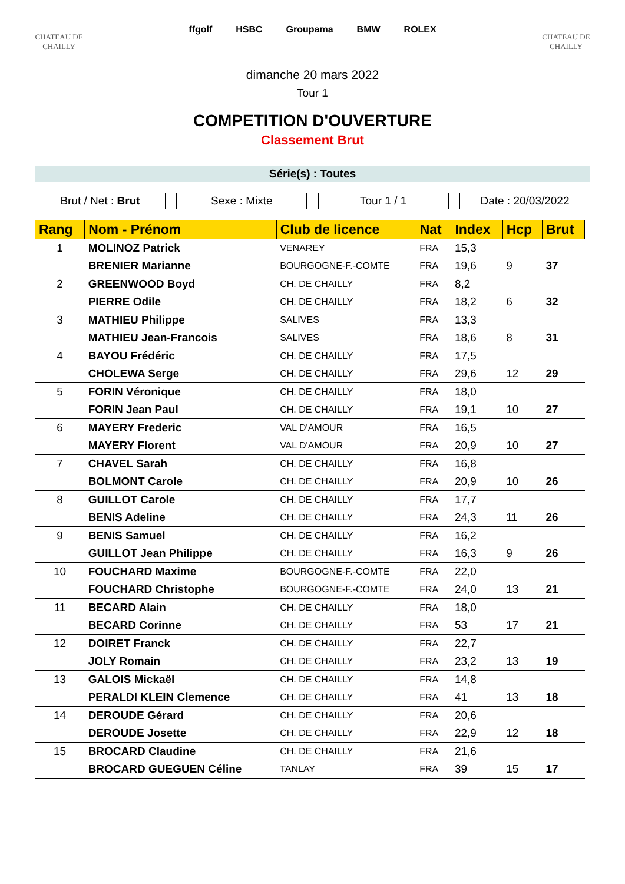CHATEAU DE CHAILLY
ffgolf HSBC Groupama BMW ROLEX
CHATEAU DE CHAILLY
dimanche 20 mars 2022
Tour 1
COMPETITION D'OUVERTURE
Classement Brut
Série(s) : Toutes
Brut / Net : Brut
Sexe : Mixte Tour 1 / 1 Date : 20/03/2022
| Rang | Nom - Prénom | Club de licence | Nat | Index | Hcp | Brut |
| --- | --- | --- | --- | --- | --- | --- |
| 1 | MOLINOZ Patrick | VENAREY | FRA | 15,3 | | |
| | BRENIER Marianne | BOURGOGNE-F.-COMTE | FRA | 19,6 | 9 | 37 |
| 2 | GREENWOOD Boyd | CH. DE CHAILLY | FRA | 8,2 | | |
| | PIERRE Odile | CH. DE CHAILLY | FRA | 18,2 | 6 | 32 |
| 3 | MATHIEU Philippe | SALIVES | FRA | 13,3 | | |
| | MATHIEU Jean-Francois | SALIVES | FRA | 18,6 | 8 | 31 |
| 4 | BAYOU Frédéric | CH. DE CHAILLY | FRA | 17,5 | | |
| | CHOLEWA Serge | CH. DE CHAILLY | FRA | 29,6 | 12 | 29 |
| 5 | FORIN Véronique | CH. DE CHAILLY | FRA | 18,0 | | |
| | FORIN Jean Paul | CH. DE CHAILLY | FRA | 19,1 | 10 | 27 |
| 6 | MAYERY Frederic | VAL D'AMOUR | FRA | 16,5 | | |
| | MAYERY Florent | VAL D'AMOUR | FRA | 20,9 | 10 | 27 |
| 7 | CHAVEL Sarah | CH. DE CHAILLY | FRA | 16,8 | | |
| | BOLMONT Carole | CH. DE CHAILLY | FRA | 20,9 | 10 | 26 |
| 8 | GUILLOT Carole | CH. DE CHAILLY | FRA | 17,7 | | |
| | BENIS Adeline | CH. DE CHAILLY | FRA | 24,3 | 11 | 26 |
| 9 | BENIS Samuel | CH. DE CHAILLY | FRA | 16,2 | | |
| | GUILLOT Jean Philippe | CH. DE CHAILLY | FRA | 16,3 | 9 | 26 |
| 10 | FOUCHARD Maxime | BOURGOGNE-F.-COMTE | FRA | 22,0 | | |
| | FOUCHARD Christophe | BOURGOGNE-F.-COMTE | FRA | 24,0 | 13 | 21 |
| 11 | BECARD Alain | CH. DE CHAILLY | FRA | 18,0 | | |
| | BECARD Corinne | CH. DE CHAILLY | FRA | 53 | 17 | 21 |
| 12 | DOIRET Franck | CH. DE CHAILLY | FRA | 22,7 | | |
| | JOLY Romain | CH. DE CHAILLY | FRA | 23,2 | 13 | 19 |
| 13 | GALOIS Mickaël | CH. DE CHAILLY | FRA | 14,8 | | |
| | PERALDI KLEIN Clemence | CH. DE CHAILLY | FRA | 41 | 13 | 18 |
| 14 | DEROUDE Gérard | CH. DE CHAILLY | FRA | 20,6 | | |
| | DEROUDE Josette | CH. DE CHAILLY | FRA | 22,9 | 12 | 18 |
| 15 | BROCARD Claudine | CH. DE CHAILLY | FRA | 21,6 | | |
| | BROCARD GUEGUEN Céline | TANLAY | FRA | 39 | 15 | 17 |